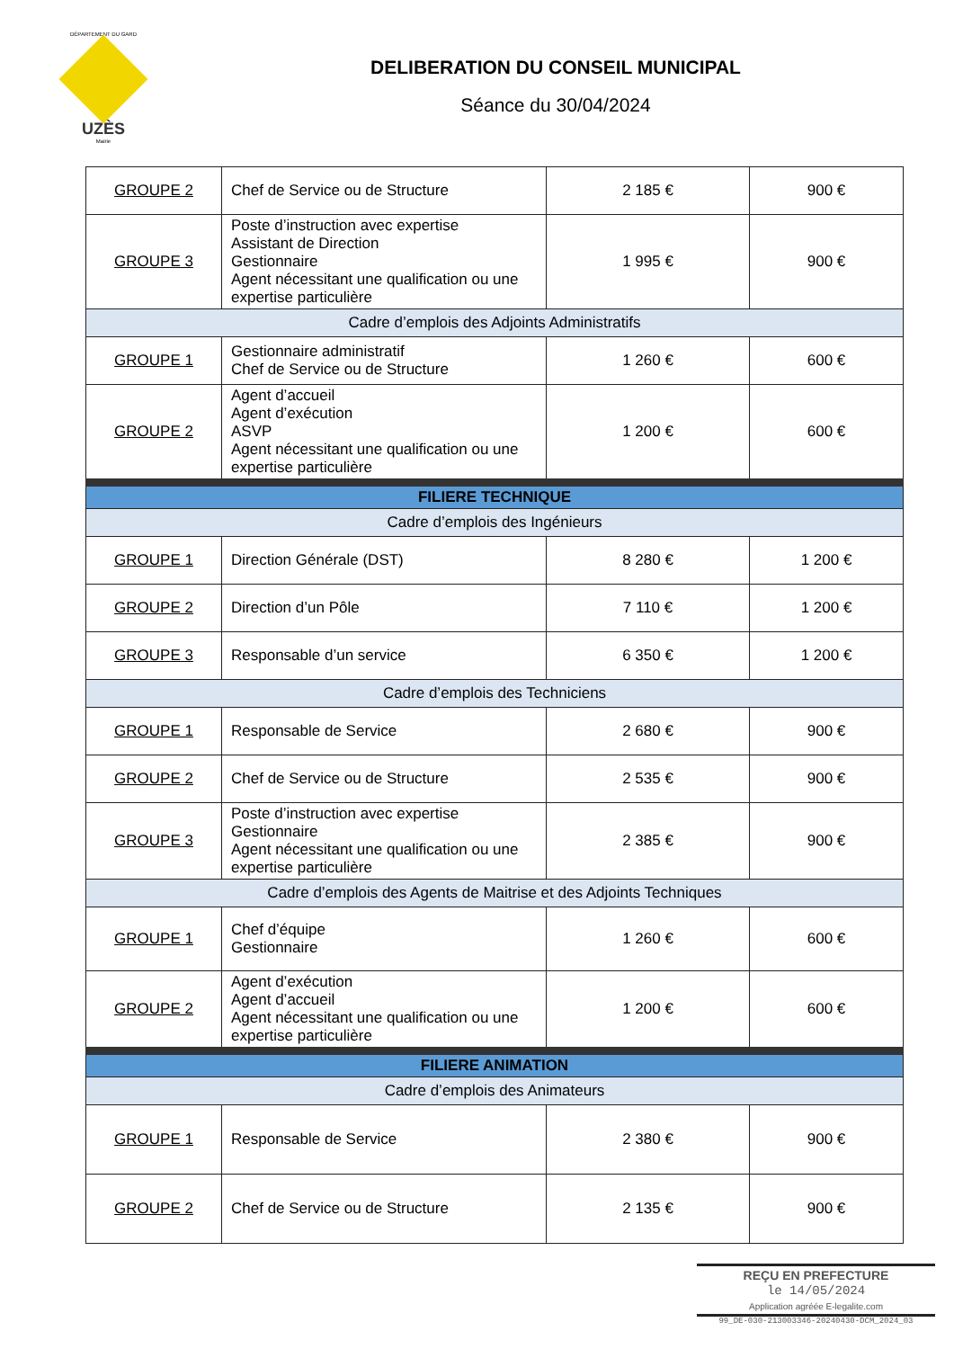DÉPARTEMENT DU GARD
UZÈS
Mairie
DELIBERATION DU CONSEIL MUNICIPAL
Séance du 30/04/2024
| GROUPE 2 | Chef de Service ou de Structure | 2 185 € | 900 € |
| GROUPE 3 | Poste d’instruction avec expertise Assistant de Direction Gestionnaire Agent nécessitant une qualification ou une expertise particulière | 1 995 € | 900 € |
| Cadre d’emplois des Adjoints Administratifs | | | |
| GROUPE 1 | Gestionnaire administratif Chef de Service ou de Structure | 1 260 € | 600 € |
| GROUPE 2 | Agent d’accueil Agent d’exécution ASVP Agent nécessitant une qualification ou une expertise particulière | 1 200 € | 600 € |
| FILIERE TECHNIQUE | | | |
| Cadre d’emplois des Ingénieurs | | | |
| GROUPE 1 | Direction Générale (DST) | 8 280 € | 1 200 € |
| GROUPE 2 | Direction d’un Pôle | 7 110 € | 1 200 € |
| GROUPE 3 | Responsable d’un service | 6 350 € | 1 200 € |
| Cadre d’emplois des Techniciens | | | |
| GROUPE 1 | Responsable de Service | 2 680 € | 900 € |
| GROUPE 2 | Chef de Service ou de Structure | 2 535 € | 900 € |
| GROUPE 3 | Poste d’instruction avec expertise Gestionnaire Agent nécessitant une qualification ou une expertise particulière | 2 385 € | 900 € |
| Cadre d’emplois des Agents de Maitrise et des Adjoints Techniques | | | |
| GROUPE 1 | Chef d’équipe Gestionnaire | 1 260 € | 600 € |
| GROUPE 2 | Agent d’exécution Agent d’accueil Agent nécessitant une qualification ou une expertise particulière | 1 200 € | 600 € |
| FILIERE ANIMATION | | | |
| Cadre d’emplois des Animateurs | | | |
| GROUPE 1 | Responsable de Service | 2 380 € | 900 € |
| GROUPE 2 | Chef de Service ou de Structure | 2 135 € | 900 € |
REÇU EN PREFECTURE
le 14/05/2024
Application agréée E-legalite.com
99_DE-030-213003346-20240430-DCM_2024_03